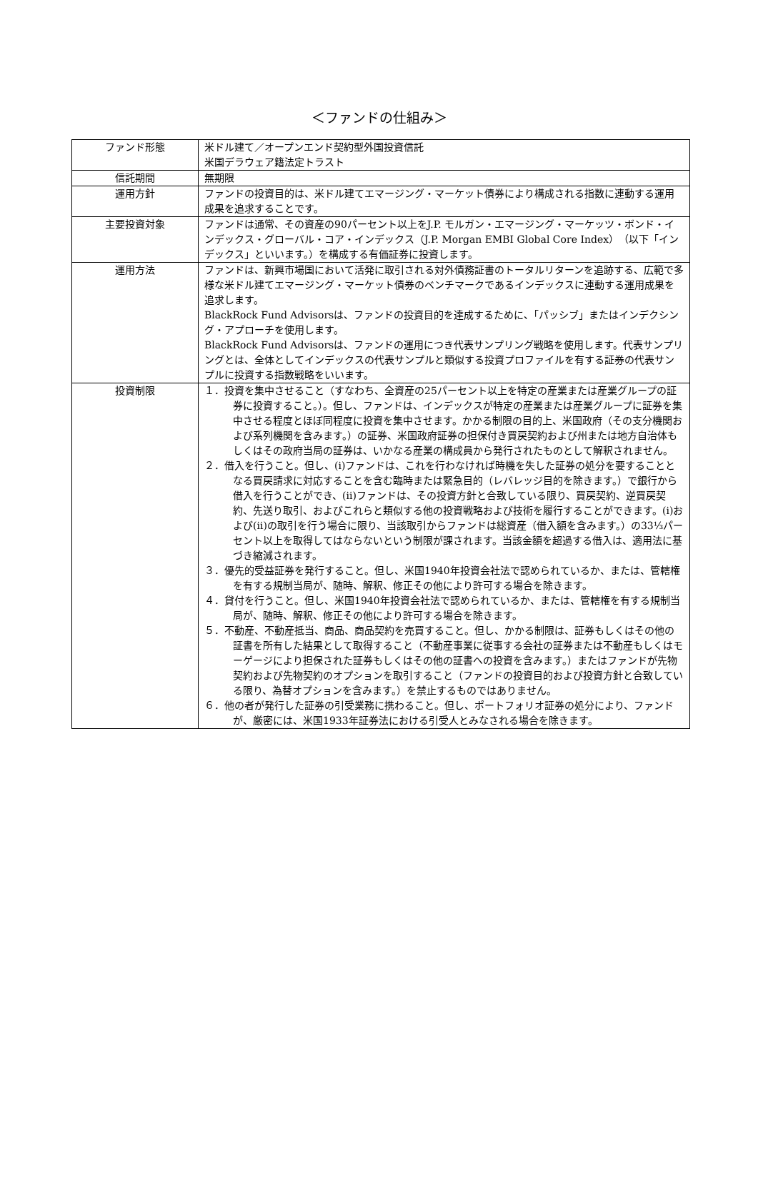＜ファンドの仕組み＞
| ファンド形態 | 米ドル建て／オープンエンド契約型外国投資信託 米国デラウェア籍法定トラスト |
| 信託期間 | 無期限 |
| 運用方針 | ファンドの投資目的は、米ドル建てエマージング・マーケット債券により構成される指数に連動する運用成果を追求することです。 |
| 主要投資対象 | ファンドは通常、その資産の90パーセント以上をJ.P. モルガン・エマージング・マーケッツ・ボンド・インデックス・グローバル・コア・インデックス（J.P. Morgan EMBI Global Core Index）（以下「インデックス」といいます。）を構成する有価証券に投資します。 |
| 運用方法 | ファンドは、新興市場国において活発に取引される対外債務証書のトータルリターンを追跡する、広範で多様な米ドル建てエマージング・マーケット債券のベンチマークであるインデックスに連動する運用成果を追求します。 BlackRock Fund Advisorsは、ファンドの投資目的を達成するために、「パッシブ」またはインデクシング・アプローチを使用します。 BlackRock Fund Advisorsは、ファンドの運用につき代表サンプリング戦略を使用します。代表サンプリングとは、全体としてインデックスの代表サンプルと類似する投資プロファイルを有する証券の代表サンプルに投資する指数戦略をいいます。 |
| 投資制限 | １．投資を集中させること（すなわち、全資産の25パーセント以上を特定の産業または産業グループの証券に投資すること。）。但し、ファンドは、インデックスが特定の産業または産業グループに証券を集中させる程度とほぼ同程度に投資を集中させます。かかる制限の目的上、米国政府（その支分機関および系列機関を含みます。）の証券、米国政府証券の担保付き買戻契約および州または地方自治体もしくはその政府当局の証券は、いかなる産業の構成員から発行されたものとして解釈されません。 ２．借入を行うこと。但し、(i)ファンドは、これを行わなければ時機を失した証券の処分を要することとなる買戻請求に対応することを含む臨時または緊急目的（レバレッジ目的を除きます。）で銀行から借入を行うことができ、(ii)ファンドは、その投資方針と合致している限り、買戻契約、逆買戻契約、先送り取引、およびこれらと類似する他の投資戦略および技術を履行することができます。(i)および(ii)の取引を行う場合に限り、当該取引からファンドは総資産（借入額を含みます。）の33⅓パーセント以上を取得してはならないという制限が課されます。当該金額を超過する借入は、適用法に基づき縮減されます。 ３．優先的受益証券を発行すること。但し、米国1940年投資会社法で認められているか、または、管轄権を有する規制当局が、随時、解釈、修正その他により許可する場合を除きます。 ４．貸付を行うこと。但し、米国1940年投資会社法で認められているか、または、管轄権を有する規制当局が、随時、解釈、修正その他により許可する場合を除きます。 ５．不動産、不動産抵当、商品、商品契約を売買すること。但し、かかる制限は、証券もしくはその他の証書を所有した結果として取得すること（不動産事業に従事する会社の証券または不動産もしくはモーゲージにより担保された証券もしくはその他の証書への投資を含みます。）またはファンドが先物契約および先物契約のオプションを取引すること（ファンドの投資目的および投資方針と合致している限り、為替オプションを含みます。）を禁止するものではありません。 ６．他の者が発行した証券の引受業務に携わること。但し、ポートフォリオ証券の処分により、ファンドが、厳密には、米国1933年証券法における引受人とみなされる場合を除きます。 |